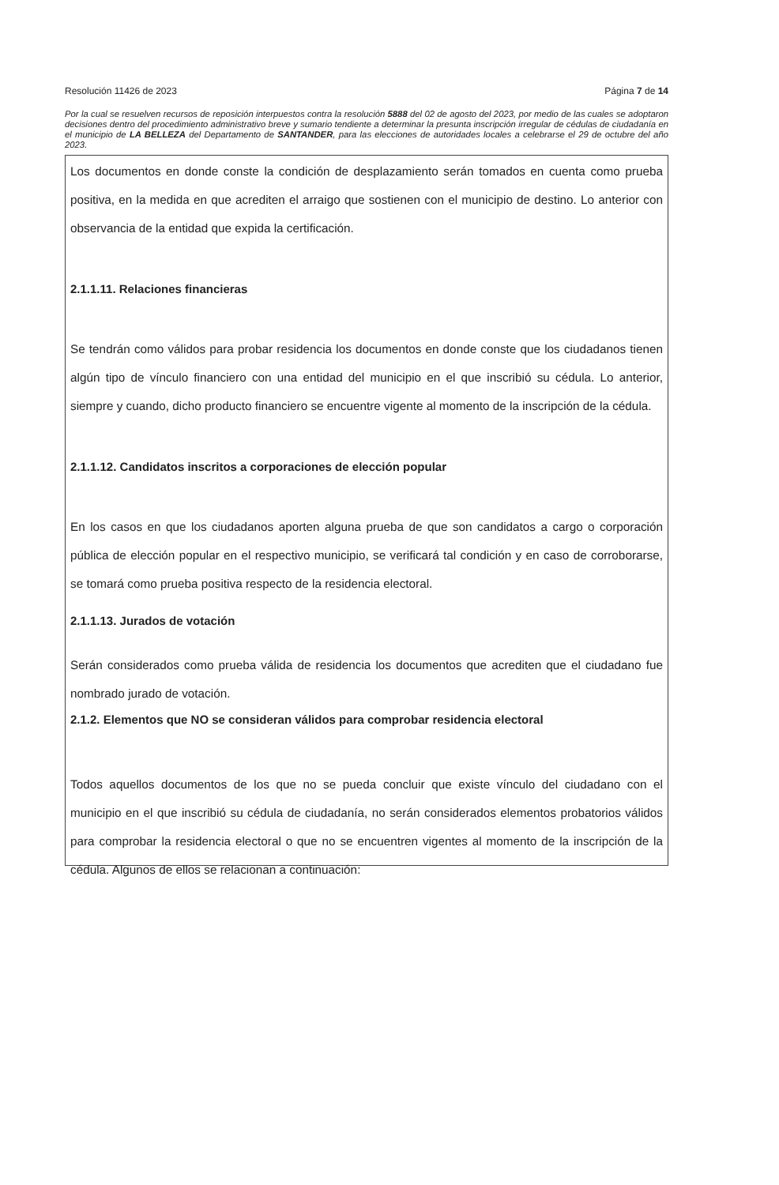Resolución 11426 de 2023 Página 7 de 14
Por la cual se resuelven recursos de reposición interpuestos contra la resolución 5888 del 02 de agosto del 2023, por medio de las cuales se adoptaron decisiones dentro del procedimiento administrativo breve y sumario tendiente a determinar la presunta inscripción irregular de cédulas de ciudadanía en el municipio de LA BELLEZA del Departamento de SANTANDER, para las elecciones de autoridades locales a celebrarse el 29 de octubre del año 2023.
Los documentos en donde conste la condición de desplazamiento serán tomados en cuenta como prueba positiva, en la medida en que acrediten el arraigo que sostienen con el municipio de destino. Lo anterior con observancia de la entidad que expida la certificación.
2.1.1.11. Relaciones financieras
Se tendrán como válidos para probar residencia los documentos en donde conste que los ciudadanos tienen algún tipo de vínculo financiero con una entidad del municipio en el que inscribió su cédula. Lo anterior, siempre y cuando, dicho producto financiero se encuentre vigente al momento de la inscripción de la cédula.
2.1.1.12. Candidatos inscritos a corporaciones de elección popular
En los casos en que los ciudadanos aporten alguna prueba de que son candidatos a cargo o corporación pública de elección popular en el respectivo municipio, se verificará tal condición y en caso de corroborarse, se tomará como prueba positiva respecto de la residencia electoral.
2.1.1.13. Jurados de votación
Serán considerados como prueba válida de residencia los documentos que acrediten que el ciudadano fue nombrado jurado de votación.
2.1.2. Elementos que NO se consideran válidos para comprobar residencia electoral
Todos aquellos documentos de los que no se pueda concluir que existe vínculo del ciudadano con el municipio en el que inscribió su cédula de ciudadanía, no serán considerados elementos probatorios válidos para comprobar la residencia electoral o que no se encuentren vigentes al momento de la inscripción de la cédula. Algunos de ellos se relacionan a continuación: